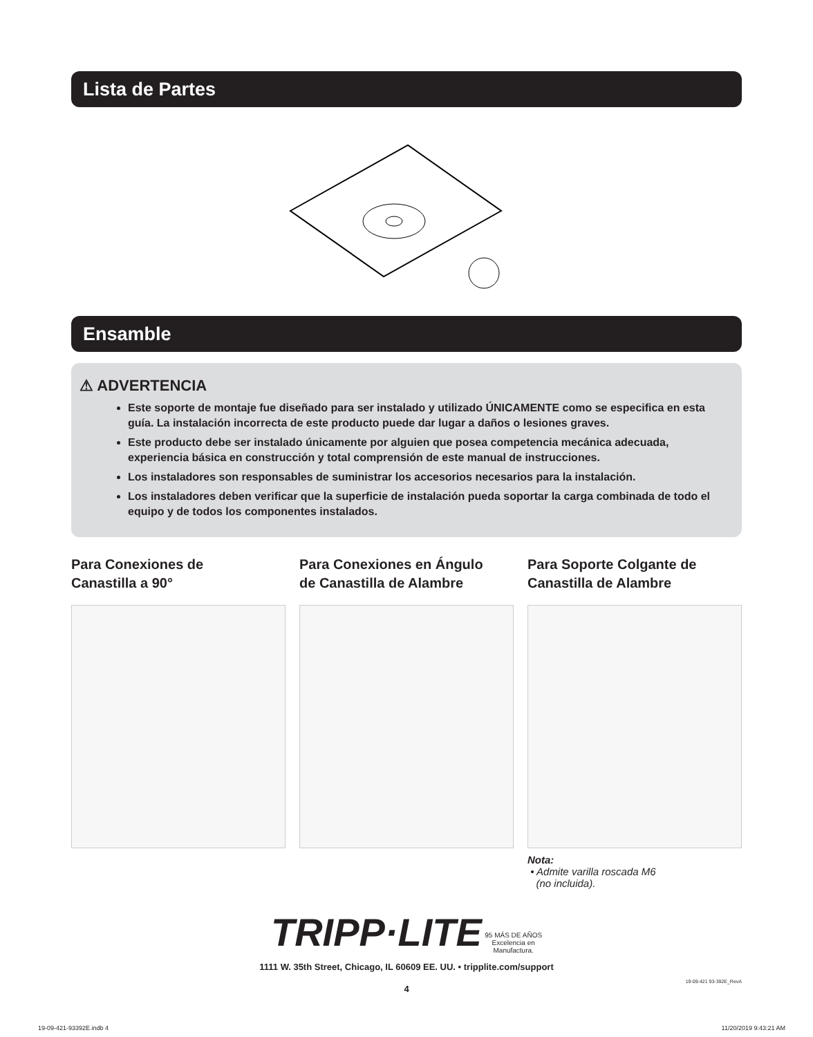Lista de Partes
Ensamble
⚠ ADVERTENCIA
Este soporte de montaje fue diseñado para ser instalado y utilizado ÚNICAMENTE como se especifica en esta guía. La instalación incorrecta de este producto puede dar lugar a daños o lesiones graves.
Este producto debe ser instalado únicamente por alguien que posea competencia mecánica adecuada, experiencia básica en construcción y total comprensión de este manual de instrucciones.
Los instaladores son responsables de suministrar los accesorios necesarios para la instalación.
Los instaladores deben verificar que la superficie de instalación pueda soportar la carga combinada de todo el equipo y de todos los componentes instalados.
Para Conexiones de
Canastilla a 90°
Para Conexiones en Ángulo
de Canastilla de Alambre
Para Soporte Colgante de
Canastilla de Alambre
Nota:
• Admite varilla roscada M6
(no incluida).
TRIPP·LITE 95 MÁS DE AÑOS
Excelencia en
Manufactura.
1111 W. 35th Street, Chicago, IL 60609 EE. UU. • tripplite.com/support
19-09-421 93-392E_RevA
4
19-09-421-93392E.indb 4 11/20/2019 9:43:21 AM